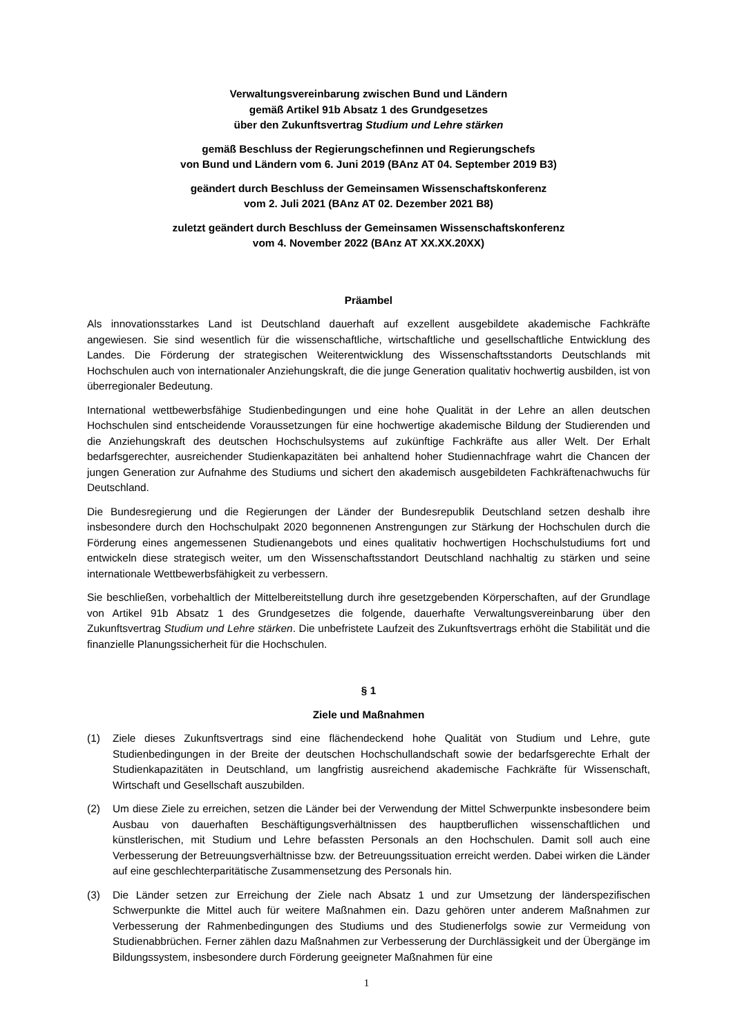Verwaltungsvereinbarung zwischen Bund und Ländern
gemäß Artikel 91b Absatz 1 des Grundgesetzes
über den Zukunftsvertrag Studium und Lehre stärken
gemäß Beschluss der Regierungschefinnen und Regierungschefs
von Bund und Ländern vom 6. Juni 2019 (BAnz AT 04. September 2019 B3)
geändert durch Beschluss der Gemeinsamen Wissenschaftskonferenz
vom 2. Juli 2021 (BAnz AT 02. Dezember 2021 B8)
zuletzt geändert durch Beschluss der Gemeinsamen Wissenschaftskonferenz
vom 4. November 2022 (BAnz AT XX.XX.20XX)
Präambel
Als innovationsstarkes Land ist Deutschland dauerhaft auf exzellent ausgebildete akademische Fachkräfte angewiesen. Sie sind wesentlich für die wissenschaftliche, wirtschaftliche und gesellschaftliche Entwicklung des Landes. Die Förderung der strategischen Weiterentwicklung des Wissenschaftsstandorts Deutschlands mit Hochschulen auch von internationaler Anziehungskraft, die die junge Generation qualitativ hochwertig ausbilden, ist von überregionaler Bedeutung.
International wettbewerbsfähige Studienbedingungen und eine hohe Qualität in der Lehre an allen deutschen Hochschulen sind entscheidende Voraussetzungen für eine hochwertige akademische Bildung der Studierenden und die Anziehungskraft des deutschen Hochschulsystems auf zukünftige Fachkräfte aus aller Welt. Der Erhalt bedarfsgerechter, ausreichender Studienkapazitäten bei anhaltend hoher Studiennachfrage wahrt die Chancen der jungen Generation zur Aufnahme des Studiums und sichert den akademisch ausgebildeten Fachkräftenachwuchs für Deutschland.
Die Bundesregierung und die Regierungen der Länder der Bundesrepublik Deutschland setzen deshalb ihre insbesondere durch den Hochschulpakt 2020 begonnenen Anstrengungen zur Stärkung der Hochschulen durch die Förderung eines angemessenen Studienangebots und eines qualitativ hochwertigen Hochschulstudiums fort und entwickeln diese strategisch weiter, um den Wissenschaftsstandort Deutschland nachhaltig zu stärken und seine internationale Wettbewerbsfähigkeit zu verbessern.
Sie beschließen, vorbehaltlich der Mittelbereitstellung durch ihre gesetzgebenden Körperschaften, auf der Grundlage von Artikel 91b Absatz 1 des Grundgesetzes die folgende, dauerhafte Verwaltungsvereinbarung über den Zukunftsvertrag Studium und Lehre stärken. Die unbefristete Laufzeit des Zukunftsvertrags erhöht die Stabilität und die finanzielle Planungssicherheit für die Hochschulen.
§ 1
Ziele und Maßnahmen
(1) Ziele dieses Zukunftsvertrags sind eine flächendeckend hohe Qualität von Studium und Lehre, gute Studienbedingungen in der Breite der deutschen Hochschullandschaft sowie der bedarfsgerechte Erhalt der Studienkapazitäten in Deutschland, um langfristig ausreichend akademische Fachkräfte für Wissenschaft, Wirtschaft und Gesellschaft auszubilden.
(2) Um diese Ziele zu erreichen, setzen die Länder bei der Verwendung der Mittel Schwerpunkte insbesondere beim Ausbau von dauerhaften Beschäftigungsverhältnissen des hauptberuflichen wissenschaftlichen und künstlerischen, mit Studium und Lehre befassten Personals an den Hochschulen. Damit soll auch eine Verbesserung der Betreuungsverhältnisse bzw. der Betreuungssituation erreicht werden. Dabei wirken die Länder auf eine geschlechterparitätische Zusammensetzung des Personals hin.
(3) Die Länder setzen zur Erreichung der Ziele nach Absatz 1 und zur Umsetzung der länderspezifischen Schwerpunkte die Mittel auch für weitere Maßnahmen ein. Dazu gehören unter anderem Maßnahmen zur Verbesserung der Rahmenbedingungen des Studiums und des Studienerfolgs sowie zur Vermeidung von Studienabbrüchen. Ferner zählen dazu Maßnahmen zur Verbesserung der Durchlässigkeit und der Übergänge im Bildungssystem, insbesondere durch Förderung geeigneter Maßnahmen für eine
1